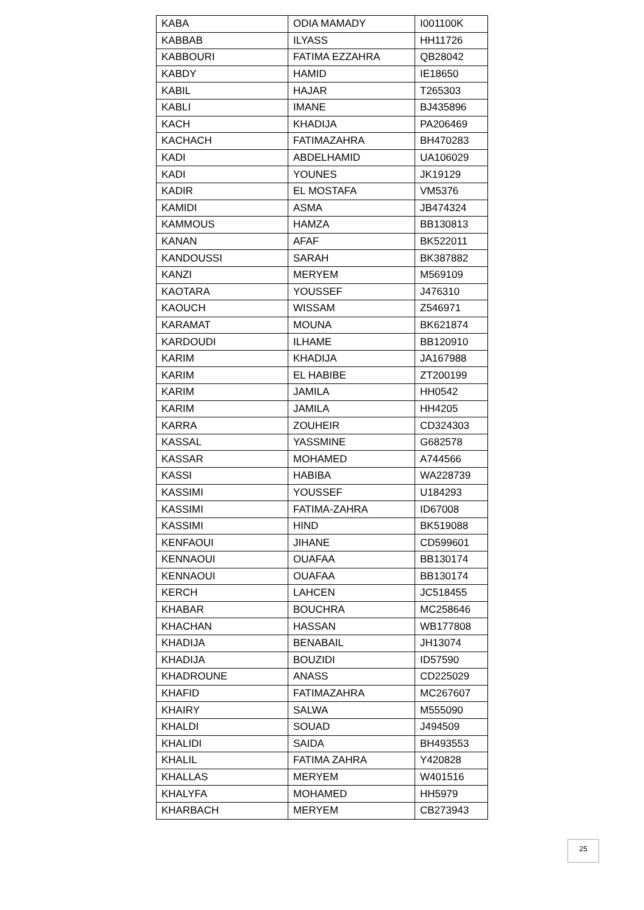| KABA | ODIA MAMADY | I001100K |
| KABBAB | ILYASS | HH11726 |
| KABBOURI | FATIMA EZZAHRA | QB28042 |
| KABDY | HAMID | IE18650 |
| KABIL | HAJAR | T265303 |
| KABLI | IMANE | BJ435896 |
| KACH | KHADIJA | PA206469 |
| KACHACH | FATIMAZAHRA | BH470283 |
| KADI | ABDELHAMID | UA106029 |
| KADI | YOUNES | JK19129 |
| KADIR | EL MOSTAFA | VM5376 |
| KAMIDI | ASMA | JB474324 |
| KAMMOUS | HAMZA | BB130813 |
| KANAN | AFAF | BK522011 |
| KANDOUSSI | SARAH | BK387882 |
| KANZI | MERYEM | M569109 |
| KAOTARA | YOUSSEF | J476310 |
| KAOUCH | WISSAM | Z546971 |
| KARAMAT | MOUNA | BK621874 |
| KARDOUDI | ILHAME | BB120910 |
| KARIM | KHADIJA | JA167988 |
| KARIM | EL HABIBE | ZT200199 |
| KARIM | JAMILA | HH0542 |
| KARIM | JAMILA | HH4205 |
| KARRA | ZOUHEIR | CD324303 |
| KASSAL | YASSMINE | G682578 |
| KASSAR | MOHAMED | A744566 |
| KASSI | HABIBA | WA228739 |
| KASSIMI | YOUSSEF | U184293 |
| KASSIMI | FATIMA-ZAHRA | ID67008 |
| KASSIMI | HIND | BK519088 |
| KENFAOUI | JIHANE | CD599601 |
| KENNAOUI | OUAFAA | BB130174 |
| KENNAOUI | OUAFAA | BB130174 |
| KERCH | LAHCEN | JC518455 |
| KHABAR | BOUCHRA | MC258646 |
| KHACHAN | HASSAN | WB177808 |
| KHADIJA | BENABAIL | JH13074 |
| KHADIJA | BOUZIDI | ID57590 |
| KHADROUNE | ANASS | CD225029 |
| KHAFID | FATIMAZAHRA | MC267607 |
| KHAIRY | SALWA | M555090 |
| KHALDI | SOUAD | J494509 |
| KHALIDI | SAIDA | BH493553 |
| KHALIL | FATIMA ZAHRA | Y420828 |
| KHALLAS | MERYEM | W401516 |
| KHALYFA | MOHAMED | HH5979 |
| KHARBACH | MERYEM | CB273943 |
25